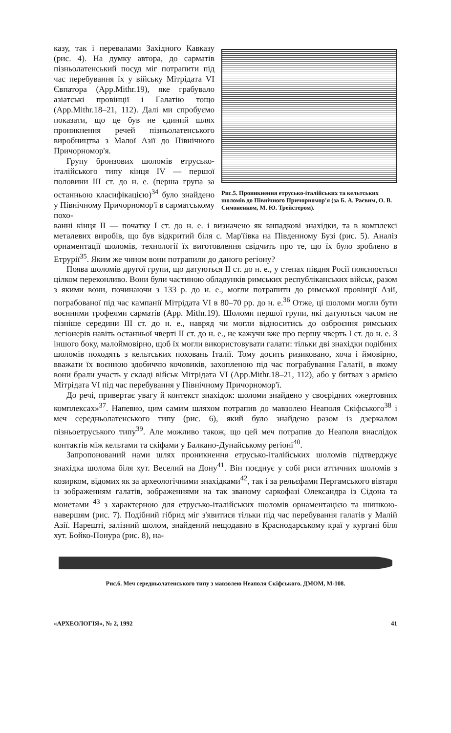казу, так і перевалами Західного Кавказу (рис. 4). На думку автора, до сарматів пізньолатенський посуд міг потрапити під час перебування їх у війську Мітрідата VI Євпатора (App.Mithr.19), яке грабувало азіатські провінції і Галатію тощо (App.Mithr.18–21, 112). Далі ми спробуємо показати, що це був не єдиний шлях проникнення речей пізньолатенського виробництва з Малої Азії до Північного Причорномор'я.
Групу бронзових шоломів етрусько-італійського типу кінця IV — першої половини III ст. до н. е. (перша група за останньою класифікацією)<sup>34</sup> було знайдено у Північному Причорномор'ї в сарматському похо-
Рис.5. Проникнення етрусько-італійських та кельтських шоломів до Північного Причорномор'я (за Б. А. Раєвим, О. В. Симоненком, М. Ю. Трейстером).
ванні кінця II — початку I ст. до н. е. і визначено як випадкові знахідки, та в комплексі металевих виробів, що був відкритий біля с. Мар'їівка на Південному Бузі (рис. 5). Аналіз орнаментації шоломів, технології їх виготовлення свідчить про те, що їх було зроблено в Етрурії<sup>35</sup>. Яким же чином вони потрапили до даного регіону?
Поява шоломів другої групи, що датуються II ст. до н. е., у степах півдня Росії пояснюється цілком переконливо. Вони були частиною обладунків римських республіканських військ, разом з якими вони, починаючи з 133 р. до н. е., могли потрапити до римської провінції Азії, пограбованої під час кампанії Мітрідата VI в 80–70 рр. до н. е.<sup>36</sup> Отже, ці шоломи могли бути воєнними трофеями сарматів (App. Mithr.19). Шоломи першої групи, які датуються часом не пізніше середини III ст. до н. е., навряд чи могли відноситись до озброєння римських легіонерів навіть останньої чверті II ст. до н. е., не кажучи вже про першу чверть I ст. до н. е. З іншого боку, малоймовірно, щоб їх могли використовувати галати: тільки дві знахідки подібних шоломів походять з кельтських поховань Італії. Тому досить ризиковано, хоча і ймовірно, вважати їх воєнною здобиччю кочовиків, захопленою під час пограбування Галатії, в якому вони брали участь у складі військ Мітрідата VI (App.Mithr.18–21, 112), або у битвах з армією Мітрідата VI під час перебування у Північному Причорномор'ї.
До речі, привертає увагу й контекст знахідок: шоломи знайдено у своєрідних «жертовних комплексах»<sup>37</sup>. Напевно, цим самим шляхом потрапив до мавзолею Неаполя Скіфського<sup>38</sup> і меч середньолатенського типу (рис. 6), який було знайдено разом із дзеркалом пізньоетруського типу<sup>39</sup>. Але можливо також, що цей меч потрапив до Неаполя внаслідок контактів між кельтами та скіфами у Балкано-Дунайському регіоні<sup>40</sup>.
Запропонований нами шлях проникнення етрусько-італійських шоломів підтверджує знахідка шолома біля хут. Веселий на Дону<sup>41</sup>. Він поєднує у собі риси аттичних шоломів з козирком, відомих як за археологічними знахідками<sup>42</sup>, так і за рельєфами Пергамського вівтаря із зображенням галатів, зображеннями на так званому саркофазі Олександра із Сідона та монетами <sup>43</sup> з характерною для етрусько-італійських шоломів орнаментацією та шишкою-навершям (рис. 7). Подібний гібрид міг з'явитися тільки під час перебування галатів у Малій Азії. Нарешті, залізний шолом, знайдений нещодавно в Краснодарському краї у кургані біля хут. Бойко-Понура (рис. 8), на-
Рис.6. Меч середньолатенського типу з мавзолею Неаполя Скіфського. ДМОМ, М-108.
«АРХЕОЛОГІЯ», № 2, 1992 41